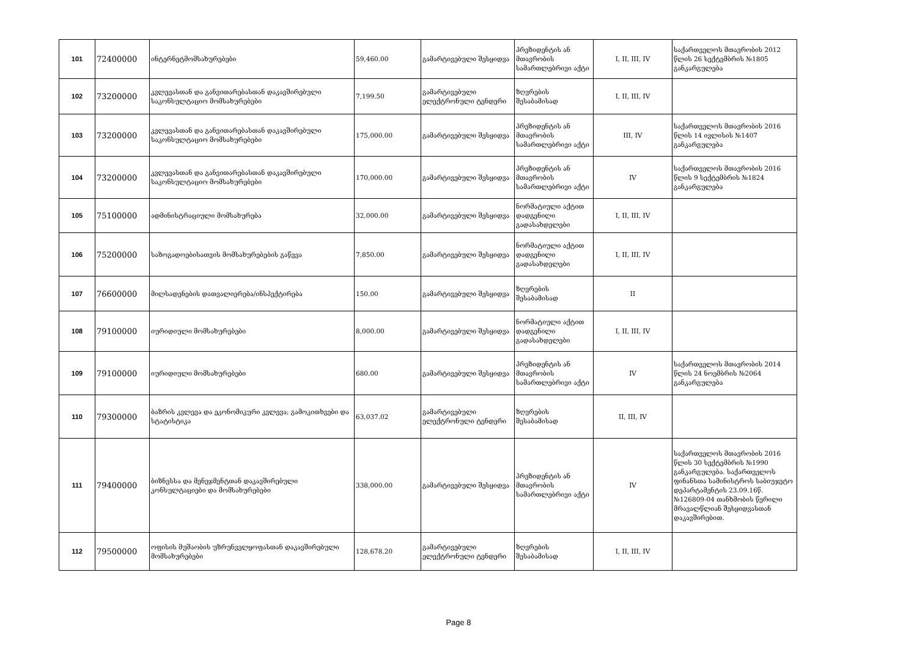| 101 | 72400000 | ინტერნეტმომსახურებები | 59,460.00 | გამარტივებული შესყიდვა | პრეზიდენტის ან მთავრობის სამართლებრივი აქტი | I, II, III, IV | საქართველოს მთავრობის 2012 წლის 26 სექტემბრის №1805 განკარგულება |
| 102 | 73200000 | კვლევასთან და განვითარებასთან დაკავშირებული საკონსულტაციო მომსახურებები | 7,199.50 | გამარტივებული ელექტრონული ტენდერი | ზღვრების შესაბამისად | I, II, III, IV | |
| 103 | 73200000 | კვლევასთან და განვითარებასთან დაკავშირებული საკონსულტაციო მომსახურებები | 175,000.00 | გამარტივებული შესყიდვა | პრეზიდენტის ან მთავრობის სამართლებრივი აქტი | III, IV | საქართველოს მთავრობის 2016 წლის 14 ივლისის №1407 განკარგულება |
| 104 | 73200000 | კვლევასთან და განვითარებასთან დაკავშირებული საკონსულტაციო მომსახურებები | 170,000.00 | გამარტივებული შესყიდვა | პრეზიდენტის ან მთავრობის სამართლებრივი აქტი | IV | საქართველოს მთავრობის 2016 წლის 9 სექტემბრის №1824 განკარგულება |
| 105 | 75100000 | ადმინისტრაციული მომსახურება | 32,000.00 | გამარტივებული შესყიდვა | ნორმატიული აქტით დადგენილი გადასახდელები | I, II, III, IV | |
| 106 | 75200000 | საზოგადოებისათვის მომსახურებების გაწევა | 7,850.00 | გამარტივებული შესყიდვა | ნორმატიული აქტით დადგენილი გადასახდელები | I, II, III, IV | |
| 107 | 76600000 | მილსადენების დათვალიერება/ინსპექტირება | 150.00 | გამარტივებული შესყიდვა | ზღვრების შესაბამისად | II | |
| 108 | 79100000 | იურიდიული მომსახურებები | 8,000.00 | გამარტივებული შესყიდვა | ნორმატიული აქტით დადგენილი გადასახდელები | I, II, III, IV | |
| 109 | 79100000 | იურიდიული მომსახურებები | 680.00 | გამარტივებული შესყიდვა | პრეზიდენტის ან მთავრობის სამართლებრივი აქტი | IV | საქართველოს მთავრობის 2014 წლის 24 ნოემბრის №2064 განკარგულება |
| 110 | 79300000 | ბაზრის კვლევა და ეკონომიკური კვლევა; გამოკითხვები და სტატისტიკა | 63,037.02 | გამარტივებული ელექტრონული ტენდერი | ზღვრების შესაბამისად | II, III, IV | |
| 111 | 79400000 | ბიზნესსა და მენეჯმენტთან დაკავშირებული კონსულტაციები და მომსახურებები | 338,000.00 | გამარტივებული შესყიდვა | პრეზიდენტის ან მთავრობის სამართლებრივი აქტი | IV | საქართველოს მთავრობის 2016 წლის 30 სექტემბრის №1990 განკარგულება. საქართველოს ფინანსთა სამინისტროს საბიუჯეტო დეპარტამენტის 23.09.16წ. №126809-04 თანხმობის წერილი მრავალწლიან შესყიდვასთან დაკავშირებით. |
| 112 | 79500000 | ოფისის მუშაობის უზრუნველყოფასთან დაკავშირებული მომსახურებები | 128,678.20 | გამარტივებული ელექტრონული ტენდერი | ზღვრების შესაბამისად | I, II, III, IV | |
Page 8